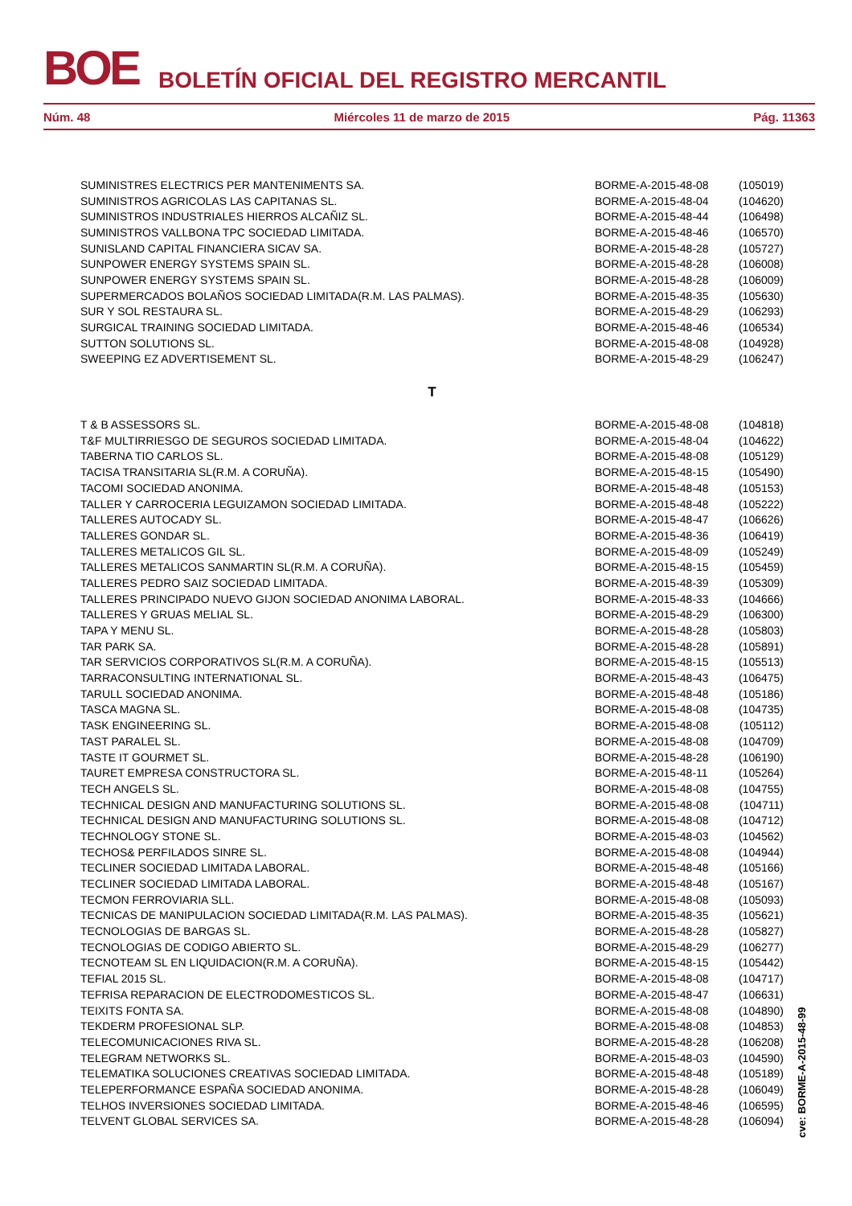BOE BOLETÍN OFICIAL DEL REGISTRO MERCANTIL
Núm. 48 Miércoles 11 de marzo de 2015 Pág. 11363
| SUMINISTRES ELECTRICS PER MANTENIMENTS SA. | BORME-A-2015-48-08 | (105019) |
| SUMINISTROS AGRICOLAS LAS CAPITANAS SL. | BORME-A-2015-48-04 | (104620) |
| SUMINISTROS INDUSTRIALES HIERROS ALCAÑIZ SL. | BORME-A-2015-48-44 | (106498) |
| SUMINISTROS VALLBONA TPC SOCIEDAD LIMITADA. | BORME-A-2015-48-46 | (106570) |
| SUNISLAND CAPITAL FINANCIERA SICAV SA. | BORME-A-2015-48-28 | (105727) |
| SUNPOWER ENERGY SYSTEMS SPAIN SL. | BORME-A-2015-48-28 | (106008) |
| SUNPOWER ENERGY SYSTEMS SPAIN SL. | BORME-A-2015-48-28 | (106009) |
| SUPERMERCADOS BOLAÑOS SOCIEDAD LIMITADA(R.M. LAS PALMAS). | BORME-A-2015-48-35 | (105630) |
| SUR Y SOL RESTAURA SL. | BORME-A-2015-48-29 | (106293) |
| SURGICAL TRAINING SOCIEDAD LIMITADA. | BORME-A-2015-48-46 | (106534) |
| SUTTON SOLUTIONS SL. | BORME-A-2015-48-08 | (104928) |
| SWEEPING EZ ADVERTISEMENT SL. | BORME-A-2015-48-29 | (106247) |
| T | | |
| T & B ASSESSORS SL. | BORME-A-2015-48-08 | (104818) |
| T&F MULTIRRIESGO DE SEGUROS SOCIEDAD LIMITADA. | BORME-A-2015-48-04 | (104622) |
| TABERNA TIO CARLOS SL. | BORME-A-2015-48-08 | (105129) |
| TACISA TRANSITARIA SL(R.M. A CORUÑA). | BORME-A-2015-48-15 | (105490) |
| TACOMI SOCIEDAD ANONIMA. | BORME-A-2015-48-48 | (105153) |
| TALLER Y CARROCERIA LEGUIZAMON SOCIEDAD LIMITADA. | BORME-A-2015-48-48 | (105222) |
| TALLERES AUTOCADY SL. | BORME-A-2015-48-47 | (106626) |
| TALLERES GONDAR SL. | BORME-A-2015-48-36 | (106419) |
| TALLERES METALICOS GIL SL. | BORME-A-2015-48-09 | (105249) |
| TALLERES METALICOS SANMARTIN SL(R.M. A CORUÑA). | BORME-A-2015-48-15 | (105459) |
| TALLERES PEDRO SAIZ SOCIEDAD LIMITADA. | BORME-A-2015-48-39 | (105309) |
| TALLERES PRINCIPADO NUEVO GIJON SOCIEDAD ANONIMA LABORAL. | BORME-A-2015-48-33 | (104666) |
| TALLERES Y GRUAS MELIAL SL. | BORME-A-2015-48-29 | (106300) |
| TAPA Y MENU SL. | BORME-A-2015-48-28 | (105803) |
| TAR PARK SA. | BORME-A-2015-48-28 | (105891) |
| TAR SERVICIOS CORPORATIVOS SL(R.M. A CORUÑA). | BORME-A-2015-48-15 | (105513) |
| TARRACONSULTING INTERNATIONAL SL. | BORME-A-2015-48-43 | (106475) |
| TARULL SOCIEDAD ANONIMA. | BORME-A-2015-48-48 | (105186) |
| TASCA MAGNA SL. | BORME-A-2015-48-08 | (104735) |
| TASK ENGINEERING SL. | BORME-A-2015-48-08 | (105112) |
| TAST PARALEL SL. | BORME-A-2015-48-08 | (104709) |
| TASTE IT GOURMET SL. | BORME-A-2015-48-28 | (106190) |
| TAURET EMPRESA CONSTRUCTORA SL. | BORME-A-2015-48-11 | (105264) |
| TECH ANGELS SL. | BORME-A-2015-48-08 | (104755) |
| TECHNICAL DESIGN AND MANUFACTURING SOLUTIONS SL. | BORME-A-2015-48-08 | (104711) |
| TECHNICAL DESIGN AND MANUFACTURING SOLUTIONS SL. | BORME-A-2015-48-08 | (104712) |
| TECHNOLOGY STONE SL. | BORME-A-2015-48-03 | (104562) |
| TECHOS& PERFILADOS SINRE SL. | BORME-A-2015-48-08 | (104944) |
| TECLINER SOCIEDAD LIMITADA LABORAL. | BORME-A-2015-48-48 | (105166) |
| TECLINER SOCIEDAD LIMITADA LABORAL. | BORME-A-2015-48-48 | (105167) |
| TECMON FERROVIARIA SLL. | BORME-A-2015-48-08 | (105093) |
| TECNICAS DE MANIPULACION SOCIEDAD LIMITADA(R.M. LAS PALMAS). | BORME-A-2015-48-35 | (105621) |
| TECNOLOGIAS DE BARGAS SL. | BORME-A-2015-48-28 | (105827) |
| TECNOLOGIAS DE CODIGO ABIERTO SL. | BORME-A-2015-48-29 | (106277) |
| TECNOTEAM SL EN LIQUIDACION(R.M. A CORUÑA). | BORME-A-2015-48-15 | (105442) |
| TEFIAL 2015 SL. | BORME-A-2015-48-08 | (104717) |
| TEFRISA REPARACION DE ELECTRODOMESTICOS SL. | BORME-A-2015-48-47 | (106631) |
| TEIXITS FONTA SA. | BORME-A-2015-48-08 | (104890) |
| TEKDERM PROFESIONAL SLP. | BORME-A-2015-48-08 | (104853) |
| TELECOMUNICACIONES RIVA SL. | BORME-A-2015-48-28 | (106208) |
| TELEGRAM NETWORKS SL. | BORME-A-2015-48-03 | (104590) |
| TELEMATIKA SOLUCIONES CREATIVAS SOCIEDAD LIMITADA. | BORME-A-2015-48-48 | (105189) |
| TELEPERFORMANCE ESPAÑA SOCIEDAD ANONIMA. | BORME-A-2015-48-28 | (106049) |
| TELHOS INVERSIONES SOCIEDAD LIMITADA. | BORME-A-2015-48-46 | (106595) |
| TELVENT GLOBAL SERVICES SA. | BORME-A-2015-48-28 | (106094) |
cve: BORME-A-2015-48-99